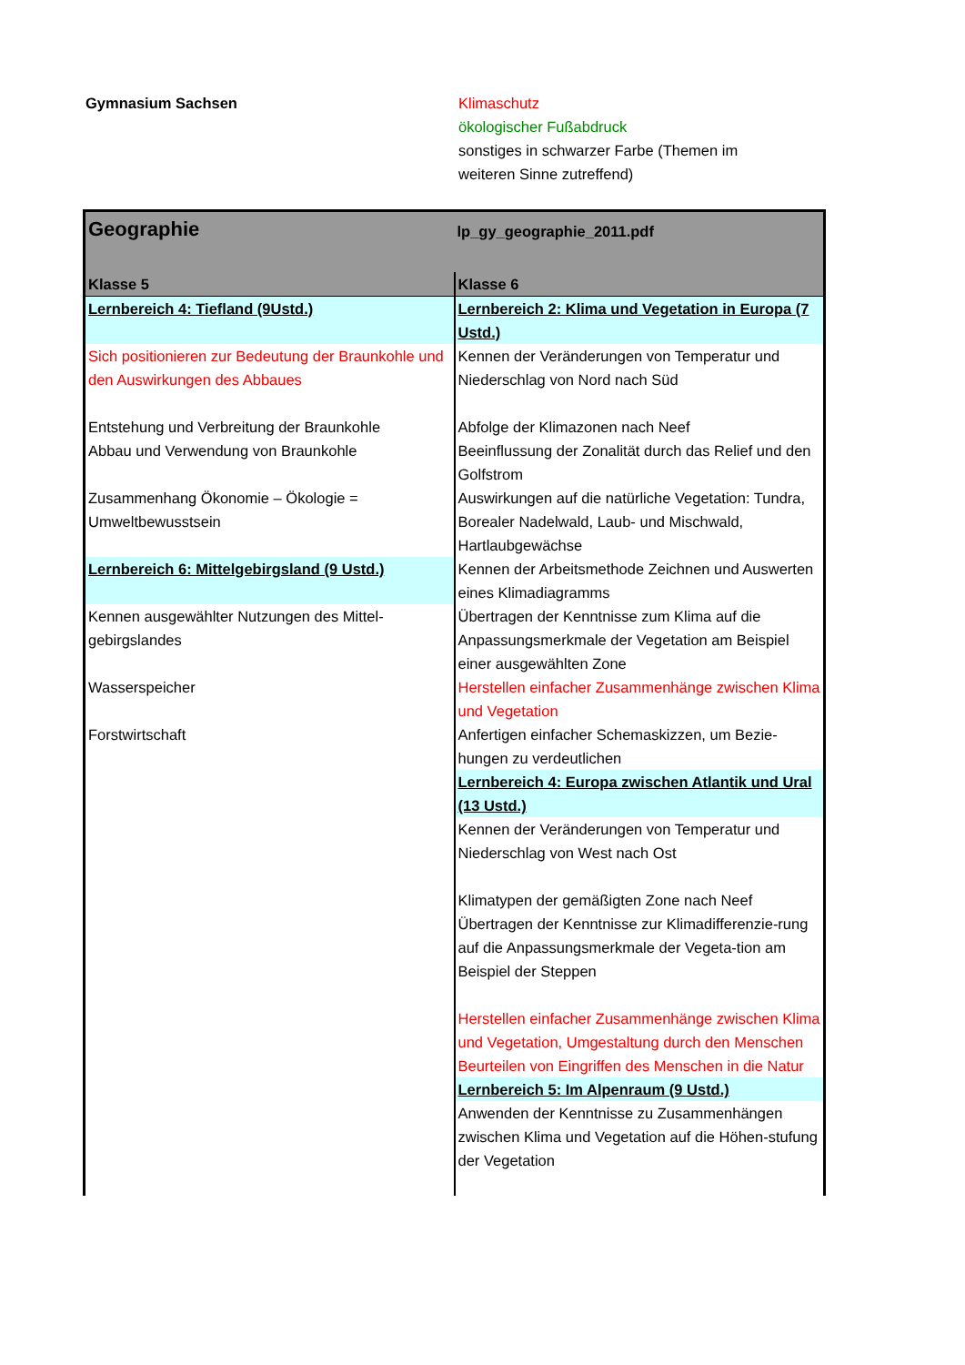Gymnasium Sachsen Klimaschutz
ökologischer Fußabdruck
sonstiges in schwarzer Farbe (Themen im weiteren Sinne zutreffend)
| Geographie | lp_gy_geographie_2011.pdf |
| Klasse 5 | Klasse 6 |
| Lernbereich 4: Tiefland (9Ustd.) | Lernbereich 2: Klima und Vegetation in Europa (7 Ustd.) |
| Sich positionieren zur Bedeutung der Braunkohle und den Auswirkungen des Abbaues | Kennen der Veränderungen von Temperatur und Niederschlag von Nord nach Süd |
| Entstehung und Verbreitung der Braunkohle Abbau und Verwendung von Braunkohle | Abfolge der Klimazonen nach Neef Beeinflussung der Zonalität durch das Relief und den Golfstrom |
| Zusammenhang Ökonomie – Ökologie = Umweltbewusstsein | Auswirkungen auf die natürliche Vegetation: Tundra, Borealer Nadelwald, Laub- und Mischwald, Hartlaubgewächse |
| Lernbereich 6: Mittelgebirgsland (9 Ustd.) | Kennen der Arbeitsmethode Zeichnen und Auswerten eines Klimadiagramms |
| Kennen ausgewählter Nutzungen des Mittel-gebirgslandes | Übertragen der Kenntnisse zum Klima auf die Anpassungsmerkmale der Vegetation am Beispiel einer ausgewählten Zone |
| Wasserspeicher | Herstellen einfacher Zusammenhänge zwischen Klima und Vegetation |
| Forstwirtschaft | Anfertigen einfacher Schemaskizzen, um Bezie-hungen zu verdeutlichen |
| | Lernbereich 4: Europa zwischen Atlantik und Ural (13 Ustd.) |
| | Kennen der Veränderungen von Temperatur und Niederschlag von West nach Ost |
| | Klimatypen der gemäßigten Zone nach Neef Übertragen der Kenntnisse zur Klimadifferenzie-rung auf die Anpassungsmerkmale der Vegeta-tion am Beispiel der Steppen |
| | Herstellen einfacher Zusammenhänge zwischen Klima und Vegetation, Umgestaltung durch den Menschen Beurteilen von Eingriffen des Menschen in die Natur |
| | Lernbereich 5: Im Alpenraum (9 Ustd.) |
| | Anwenden der Kenntnisse zu Zusammenhängen zwischen Klima und Vegetation auf die Höhen-stufung der Vegetation |